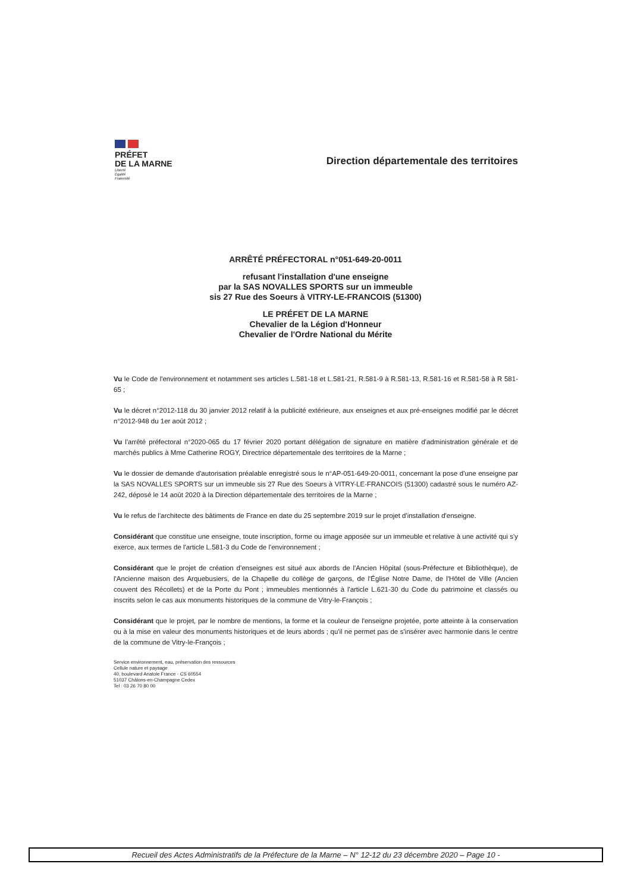PRÉFET
DE LA MARNE
Liberté
Égalité
Fraternité
Direction départementale des territoires
ARRÊTÉ PRÉFECTORAL n°051-649-20-0011
refusant l'installation d'une enseigne
par la SAS NOVALLES SPORTS sur un immeuble
sis 27 Rue des Soeurs à VITRY-LE-FRANCOIS (51300)
LE PRÉFET DE LA MARNE
Chevalier de la Légion d'Honneur
Chevalier de l'Ordre National du Mérite
Vu le Code de l'environnement et notamment ses articles L.581-18 et L.581-21, R.581-9 à R.581-13, R.581-16 et R.581-58 à R 581-65 ;
Vu le décret n°2012-118 du 30 janvier 2012 relatif à la publicité extérieure, aux enseignes et aux pré-enseignes modifié par le décret n°2012-948 du 1er août 2012 ;
Vu l'arrêté préfectoral n°2020-065 du 17 février 2020 portant délégation de signature en matière d'administration générale et de marchés publics à Mme Catherine ROGY, Directrice départementale des territoires de la Marne ;
Vu le dossier de demande d'autorisation préalable enregistré sous le n°AP-051-649-20-0011, concernant la pose d'une enseigne par la SAS NOVALLES SPORTS sur un immeuble sis 27 Rue des Soeurs à VITRY-LE-FRANCOIS (51300) cadastré sous le numéro AZ-242, déposé le 14 août 2020 à la Direction départementale des territoires de la Marne ;
Vu le refus de l'architecte des bâtiments de France en date du 25 septembre 2019 sur le projet d'installation d'enseigne.
Considérant que constitue une enseigne, toute inscription, forme ou image apposée sur un immeuble et relative à une activité qui s'y exerce, aux termes de l'article L.581-3 du Code de l'environnement ;
Considérant que le projet de création d'enseignes est situé aux abords de l'Ancien Hôpital (sous-Préfecture et Bibliothèque), de l'Ancienne maison des Arquebusiers, de la Chapelle du collège de garçons, de l'Église Notre Dame, de l'Hôtel de Ville (Ancien couvent des Récollets) et de la Porte du Pont ; immeubles mentionnés à l'article L.621-30 du Code du patrimoine et classés ou inscrits selon le cas aux monuments historiques de la commune de Vitry-le-François ;
Considérant que le projet, par le nombre de mentions, la forme et la couleur de l'enseigne projetée, porte atteinte à la conservation ou à la mise en valeur des monuments historiques et de leurs abords ; qu'il ne permet pas de s'insérer avec harmonie dans le centre de la commune de Vitry-le-François ;
Service environnement, eau, préservation des ressources
Cellule nature et paysage
40, boulevard Anatole France - CS 60554
51037 Châlons-en-Champagne Cedex
Tel : 03 26 70 80 00
Recueil des Actes Administratifs de la Préfecture de la Marne – N° 12-12 du 23 décembre 2020 – Page 10 -